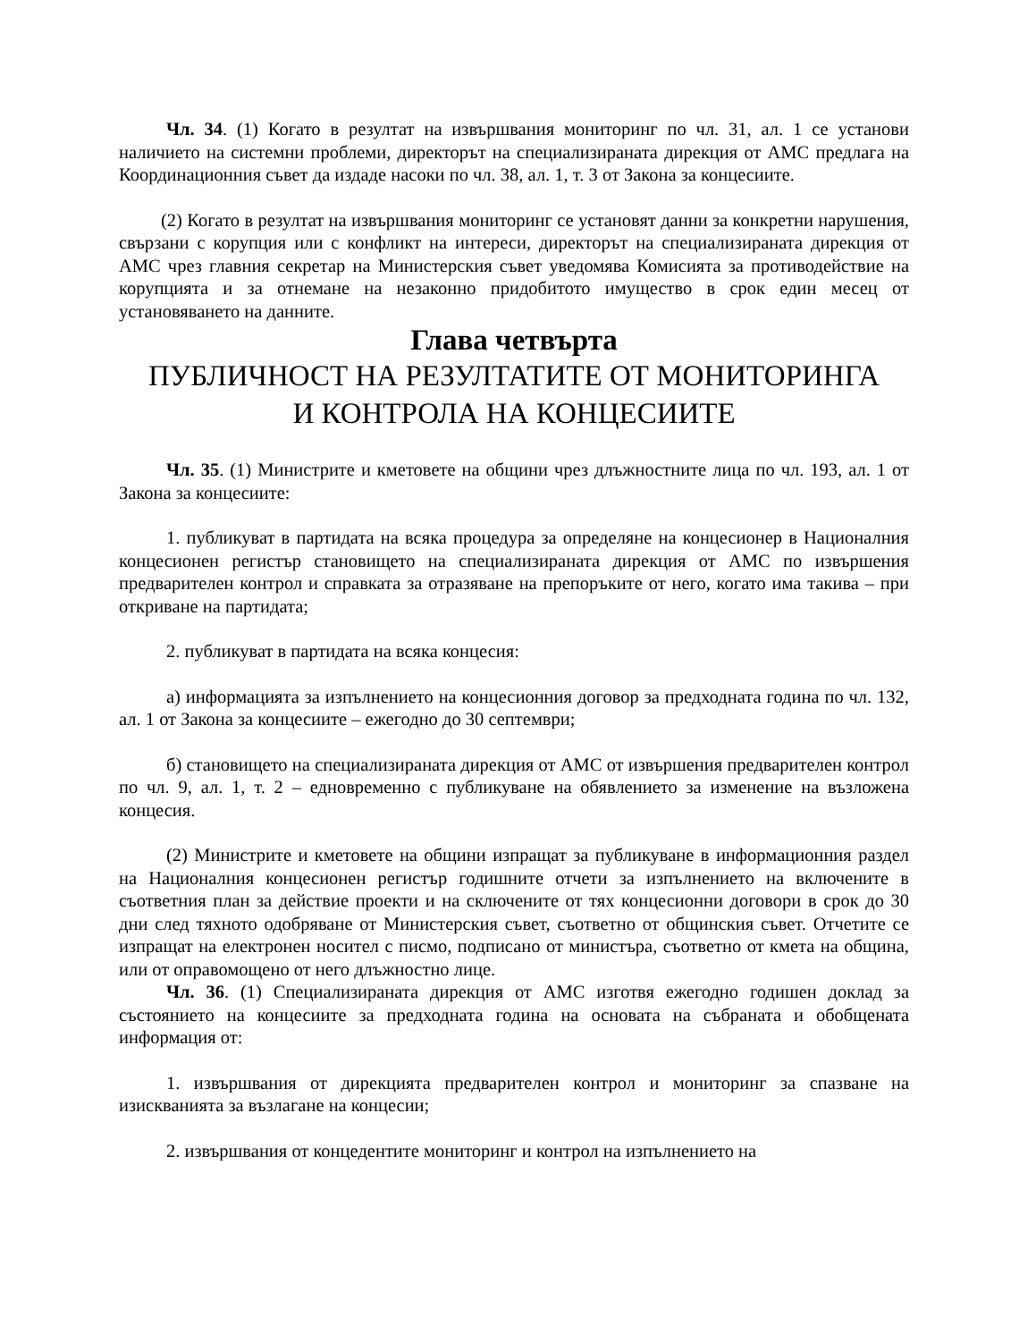Чл. 34. (1) Когато в резултат на извършвания мониторинг по чл. 31, ал. 1 се установи наличието на системни проблеми, директорът на специализираната дирекция от АМС предлага на Координационния съвет да издаде насоки по чл. 38, ал. 1, т. 3 от Закона за концесиите.
(2) Когато в резултат на извършвания мониторинг се установят данни за конкретни нарушения, свързани с корупция или с конфликт на интереси, директорът на специализираната дирекция от АМС чрез главния секретар на Министерския съвет уведомява Комисията за противодействие на корупцията и за отнемане на незаконно придобитото имущество в срок един месец от установяването на данните.
Глава четвърта
ПУБЛИЧНОСТ НА РЕЗУЛТАТИТЕ ОТ МОНИТОРИНГА
И КОНТРОЛА НА КОНЦЕСИИТЕ
Чл. 35. (1) Министрите и кметовете на общини чрез длъжностните лица по чл. 193, ал. 1 от Закона за концесиите:
1. публикуват в партидата на всяка процедура за определяне на концесионер в Националния концесионен регистър становището на специализираната дирекция от АМС по извършения предварителен контрол и справката за отразяване на препоръките от него, когато има такива – при откриване на партидата;
2. публикуват в партидата на всяка концесия:
а) информацията за изпълнението на концесионния договор за предходната година по чл. 132, ал. 1 от Закона за концесиите – ежегодно до 30 септември;
б) становището на специализираната дирекция от АМС от извършения предварителен контрол по чл. 9, ал. 1, т. 2 – едновременно с публикуване на обявлението за изменение на възложена концесия.
(2) Министрите и кметовете на общини изпращат за публикуване в информационния раздел на Националния концесионен регистър годишните отчети за изпълнението на включените в съответния план за действие проекти и на сключените от тях концесионни договори в срок до 30 дни след тяхното одобряване от Министерския съвет, съответно от общинския съвет. Отчетите се изпращат на електронен носител с писмо, подписано от министъра, съответно от кмета на община, или от оправомощено от него длъжностно лице.
Чл. 36. (1) Специализираната дирекция от АМС изготвя ежегодно годишен доклад за състоянието на концесиите за предходната година на основата на събраната и обобщената информация от:
1. извършвания от дирекцията предварителен контрол и мониторинг за спазване на изискванията за възлагане на концесии;
2. извършвания от концедентите мониторинг и контрол на изпълнението на